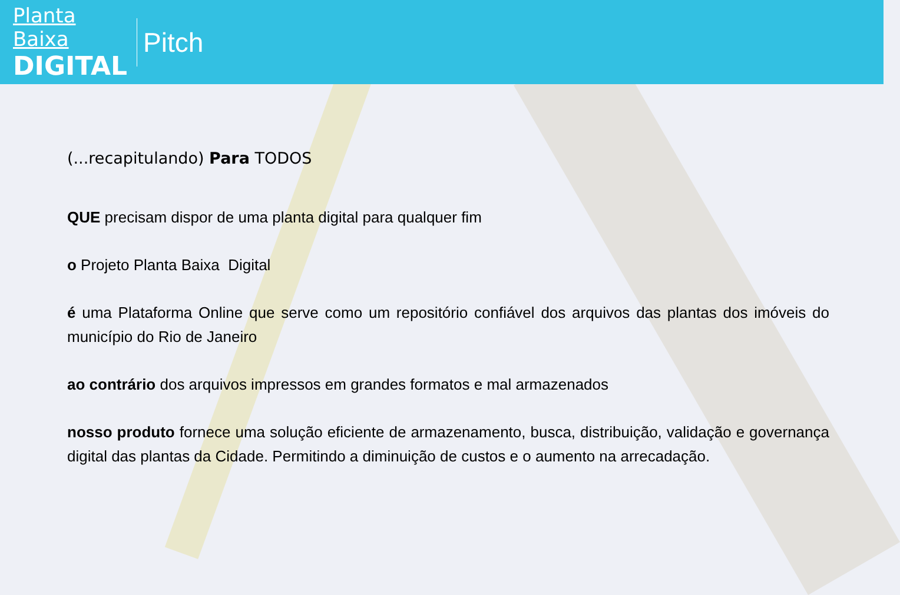Planta Baixa
DIGITAL
Pitch
(...recapitulando) Para TODOS
QUE precisam dispor de uma planta digital para qualquer fim
o Projeto Planta Baixa Digital
é uma Plataforma Online que serve como um repositório confiável dos arquivos das plantas dos imóveis do município do Rio de Janeiro
ao contrário dos arquivos impressos em grandes formatos e mal armazenados
nosso produto fornece uma solução eficiente de armazenamento, busca, distribuição, validação e governança digital das plantas da Cidade. Permitindo a diminuição de custos e o aumento na arrecadação.